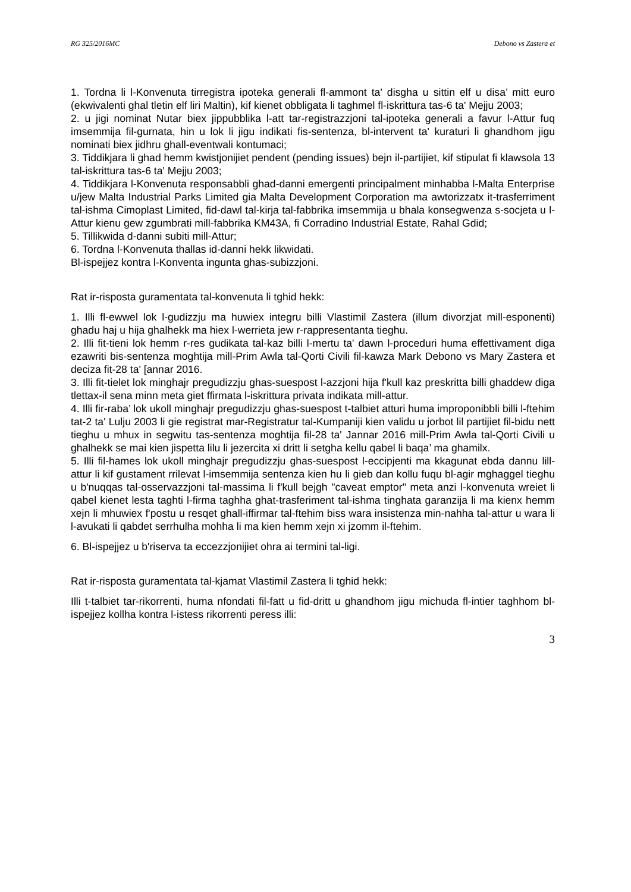RG 325/2016MC Debono vs Zastera et
1. Tordna li l-Konvenuta tirregistra ipoteka generali fl-ammont ta' disgha u sittin elf u disa’ mitt euro (ekwivalenti ghal tletin elf liri Maltin), kif kienet obbligata li taghmel fl-iskrittura tas-6 ta' Mejju 2003;
2. u jigi nominat Nutar biex jippubblika l-att tar-registrazzjoni tal-ipoteka generali a favur l-Attur fuq imsemmija fil-gurnata, hin u lok li jigu indikati fis-sentenza, bl-intervent ta' kuraturi li ghandhom jigu nominati biex jidhru ghall-eventwali kontumaci;
3. Tiddikjara li ghad hemm kwistjonijiet pendent (pending issues) bejn il-partijiet, kif stipulat fi klawsola 13 tal-iskrittura tas-6 ta' Mejju 2003;
4. Tiddikjara l-Konvenuta responsabbli ghad-danni emergenti principalment minhabba l-Malta Enterprise u/jew Malta Industrial Parks Limited gia Malta Development Corporation ma awtorizzatx it-trasferriment tal-ishma Cimoplast Limited, fid-dawl tal-kirja tal-fabbrika imsemmija u bhala konsegwenza s-socjeta u l-Attur kienu gew zgumbrati mill-fabbrika KM43A, fi Corradino Industrial Estate, Rahal Gdid;
5. Tillikwida d-danni subiti mill-Attur;
6. Tordna l-Konvenuta thallas id-danni hekk likwidati.
Bl-ispejjez kontra l-Konventa ingunta ghas-subizzjoni.
Rat ir-risposta guramentata tal-konvenuta li tghid hekk:
1. Illi fl-ewwel lok l-gudizzju ma huwiex integru billi Vlastimil Zastera (illum divorzjat mill-esponenti) ghadu haj u hija ghalhekk ma hiex l-werrieta jew r-rappresentanta tieghu.
2. Illi fit-tieni lok hemm r-res gudikata tal-kaz billi l-mertu ta' dawn l-proceduri huma effettivament diga ezawriti bis-sentenza moghtija mill-Prim Awla tal-Qorti Civili fil-kawza Mark Debono vs Mary Zastera et deciza fit-28 ta' [annar 2016.
3. Illi fit-tielet lok minghajr pregudizzju ghas-suespost l-azzjoni hija f'kull kaz preskritta billi ghaddew diga tlettax-il sena minn meta giet ffirmata l-iskrittura privata indikata mill-attur.
4. Illi fir-raba’ lok ukoll minghajr pregudizzju ghas-suespost t-talbiet atturi huma improponibbli billi l-ftehim tat-2 ta' Lulju 2003 li gie registrat mar-Registratur tal-Kumpaniji kien validu u jorbot lil partijiet fil-bidu nett tieghu u mhux in segwitu tas-sentenza moghtija fil-28 ta' Jannar 2016 mill-Prim Awla tal-Qorti Civili u ghalhekk se mai kien jispetta lilu li jezercita xi dritt li setgha kellu qabel li baqa’ ma ghamilx.
5. Illi fil-hames lok ukoll minghajr pregudizzju ghas-suespost l-eccipjenti ma kkagunat ebda dannu lill-attur li kif gustament rrilevat l-imsemmija sentenza kien hu li gieb dan kollu fuqu bl-agir mghaggel tieghu u b'nuqqas tal-osservazzjoni tal-massima li f'kull bejgh "caveat emptor" meta anzi l-konvenuta wreiet li qabel kienet lesta taghti l-firma taghha ghat-trasferiment tal-ishma tinghata garanzija li ma kienx hemm xejn li mhuwiex f'postu u resqet ghall-iffirmar tal-ftehim biss wara insistenza min-nahha tal-attur u wara li l-avukati li qabdet serrhulha mohha li ma kien hemm xejn xi jzomm il-ftehim.
6. Bl-ispejjez u b'riserva ta eccezzjonijiet ohra ai termini tal-ligi.
Rat ir-risposta guramentata tal-kjamat Vlastimil Zastera li tghid hekk:
Illi t-talbiet tar-rikorrenti, huma nfondati fil-fatt u fid-dritt u ghandhom jigu michuda fl-intier taghhom bl-ispejjez kollha kontra l-istess rikorrenti peress illi:
3